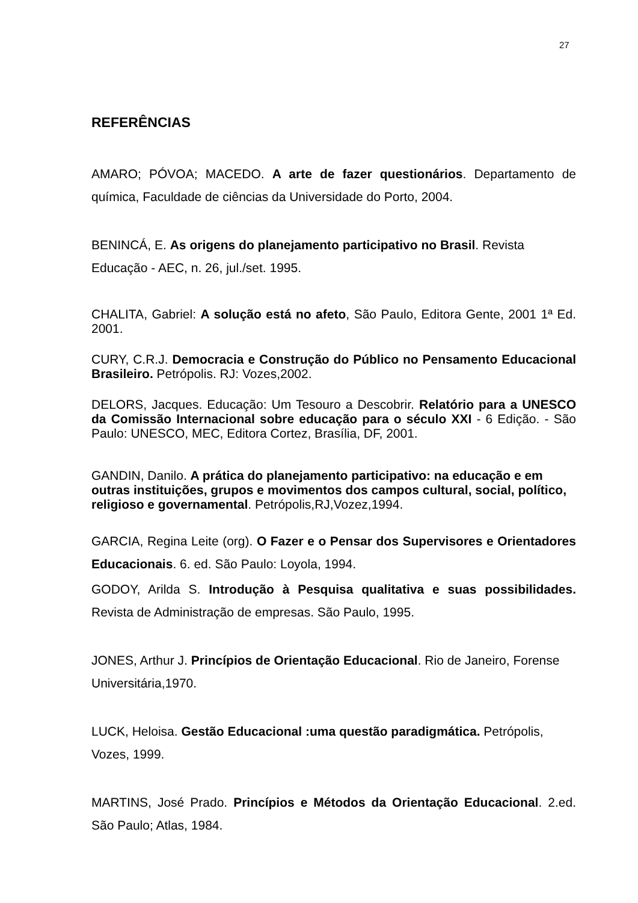27
REFERÊNCIAS
AMARO; PÓVOA; MACEDO. A arte de fazer questionários. Departamento de química, Faculdade de ciências da Universidade do Porto, 2004.
BENINCÁ, E. As origens do planejamento participativo no Brasil. Revista Educação - AEC, n. 26, jul./set. 1995.
CHALITA, Gabriel: A solução está no afeto, São Paulo, Editora Gente, 2001 1ª Ed. 2001.
CURY, C.R.J. Democracia e Construção do Público no Pensamento Educacional Brasileiro. Petrópolis. RJ: Vozes,2002.
DELORS, Jacques. Educação: Um Tesouro a Descobrir. Relatório para a UNESCO da Comissão Internacional sobre educação para o século XXI - 6 Edição. - São Paulo: UNESCO, MEC, Editora Cortez, Brasília, DF, 2001.
GANDIN, Danilo. A prática do planejamento participativo: na educação e em outras instituições, grupos e movimentos dos campos cultural, social, político, religioso e governamental. Petrópolis,RJ,Vozez,1994.
GARCIA, Regina Leite (org). O Fazer e o Pensar dos Supervisores e Orientadores Educacionais. 6. ed. São Paulo: Loyola, 1994.
GODOY, Arilda S. Introdução à Pesquisa qualitativa e suas possibilidades. Revista de Administração de empresas. São Paulo, 1995.
JONES, Arthur J. Princípios de Orientação Educacional. Rio de Janeiro, Forense Universitária,1970.
LUCK, Heloisa. Gestão Educacional :uma questão paradigmática. Petrópolis, Vozes, 1999.
MARTINS, José Prado. Princípios e Métodos da Orientação Educacional. 2.ed. São Paulo; Atlas, 1984.